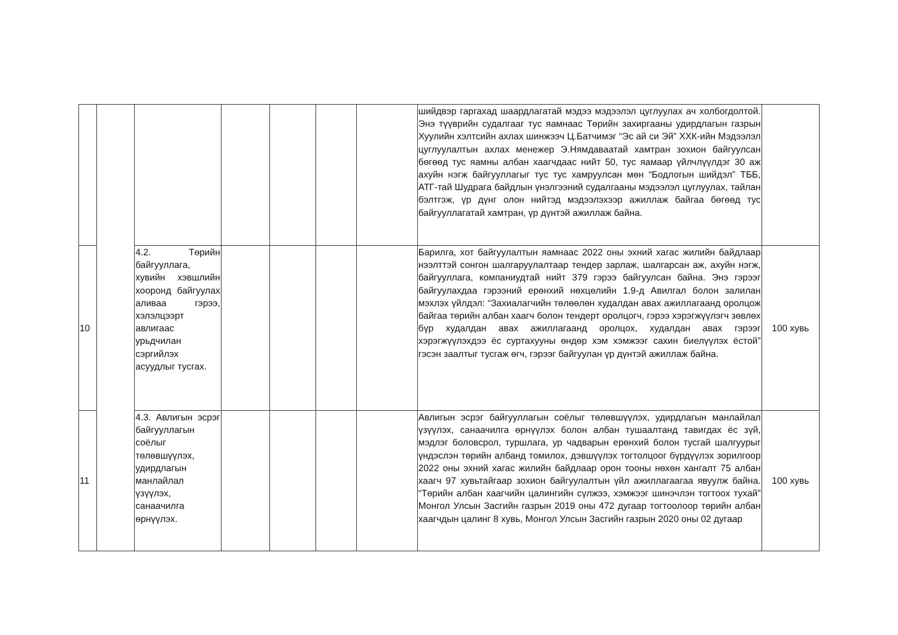| | | | | | | | шийдвэр гаргахад шаардлагатай мэдээ мэдээлэл цуглуулах ач холбогдолтой. Энэ түүврийн судалгааг тус яамнаас Төрийн захиргааны удирдлагын газрын Хуулийн хэлтсийн ахлах шинжээч Ц.Батчимэг “Эс ай си Эй” ХХК-ийн Мэдээлэл цуглуулалтын ахлах менежер Э.Нямдаваатай хамтран зохион байгуулсан бөгөөд тус яамны албан хаагчдаас нийт 50, тус яамаар үйлчлүүлдэг 30 аж ахуйн нэгж байгууллагыг тус тус хамруулсан мөн “Бодлогын шийдэл” ТББ, АТГ-тай Шудрага байдлын үнэлгээний судалгааны мэдээлэл цуглуулах, тайлан бэлтгэж, үр дүнг олон нийтэд мэдээлэхээр ажиллаж байгаа бөгөөд тус байгууллагатай хамтран, үр дүнтэй ажиллаж байна. | |
| 10 | | 4.2. Төрийн байгууллага, хувийн хэвшлийн хооронд байгуулах аливаа гэрээ, хэлэлцээрт авлигаас урьдчилан сэргийлэх асуудлыг тусгах. | | | | | Барилга, хот байгуулалтын яамнаас 2022 оны эхний хагас жилийн байдлаар нээлттэй сонгон шалгаруулалтаар тендер зарлаж, шалгарсан аж, ахуйн нэгж, байгууллага, компаниудтай нийт 379 гэрээ байгуулсан байна. Энэ гэрээг байгуулахдаа гэрээний ерөнхий нөхцөлийн 1.9-д Авилгал болон залилан мэхлэх үйлдэл: “Захиалагчийн төлөөлөн худалдан авах ажиллагаанд оролцож байгаа төрийн албан хаагч болон тендерт оролцогч, гэрээ хэрэгжүүлэгч зөвлөх бүр худалдан авах ажиллагаанд оролцох, худалдан авах гэрээг хэрэгжүүлэхдээ ёс суртахууны өндөр хэм хэмжээг сахин биелүүлэх ёстой” гэсэн заалтыг тусгаж өгч, гэрээг байгуулан үр дүнтэй ажиллаж байна. | 100 хувь |
| 11 | | 4.3. Авлигын эсрэг байгууллагын соёлыг төлөвшүүлэх, удирдлагын манлайлал үзүүлэх, санаачилга өрнүүлэх. | | | | | Авлигын эсрэг байгууллагын соёлыг төлөвшүүлэх, удирдлагын манлайлал үзүүлэх, санаачилга өрнүүлэх болон албан тушаалтанд тавигдах ёс зүй, мэдлэг боловсрол, туршлага, ур чадварын ерөнхий болон тусгай шалгуурыг үндэслэн төрийн албанд томилох, дэвшүүлэх тогтолцоог бүрдүүлэх зорилгоор 2022 оны эхний хагас жилийн байдлаар орон тооны нөхөн хангалт 75 албан хаагч 97 хувьтайгаар зохион байгуулалтын үйл ажиллагаагаа явуулж байна. “Төрийн албан хаагчийн цалингийн сүлжээ, хэмжээг шинэчлэн тогтоох тухай” Монгол Улсын Засгийн газрын 2019 оны 472 дугаар тогтоолоор төрийн албан хаагчдын цалинг 8 хувь, Монгол Улсын Засгийн газрын 2020 оны 02 дугаар | 100 хувь |